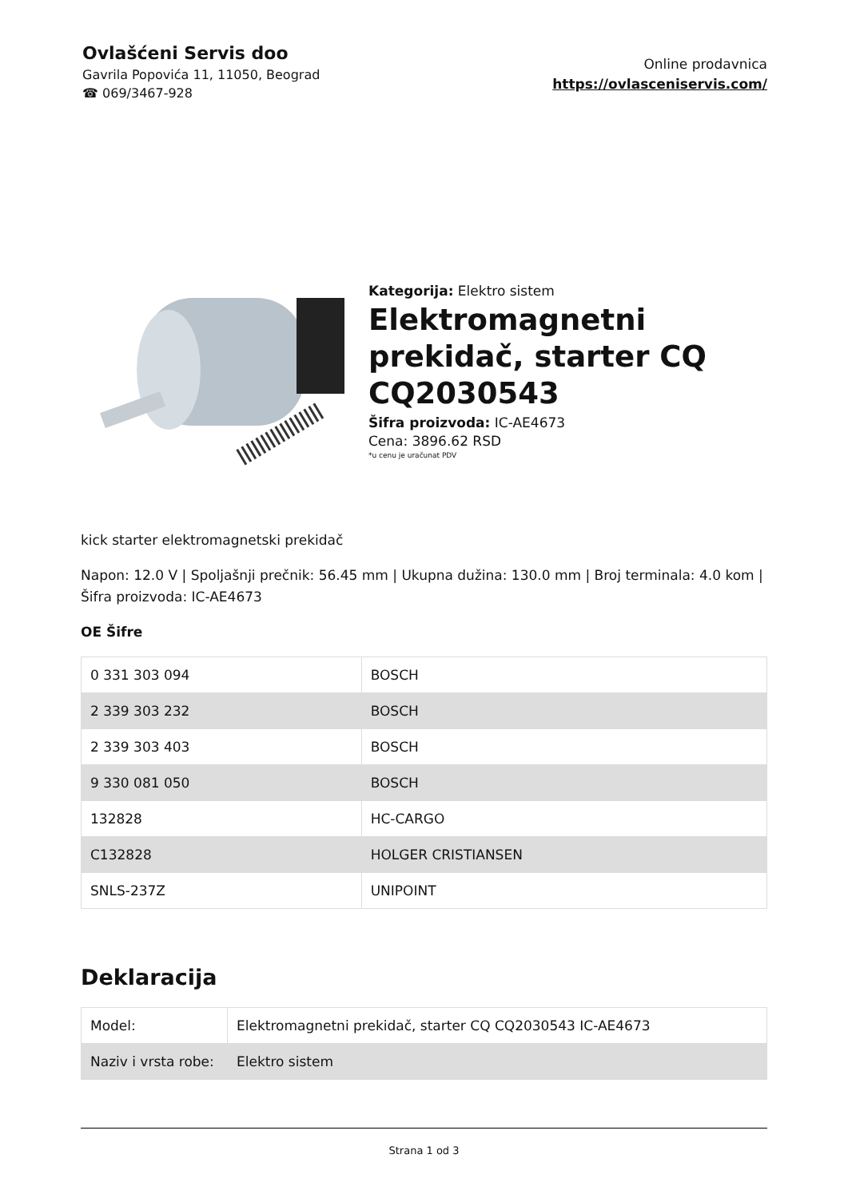Ovlašćeni Servis doo
Gavrila Popovića 11, 11050, Beograd
☎ 069/3467-928
Online prodavnica
https://ovlasceniservis.com/
Kategorija: Elektro sistem
Elektromagnetni prekidač, starter CQ CQ2030543
Šifra proizvoda: IC-AE4673
Cena: 3896.62 RSD
*u cenu je uračunat PDV
kick starter elektromagnetski prekidač
Napon: 12.0 V | Spoljašnji prečnik: 56.45 mm | Ukupna dužina: 130.0 mm | Broj terminala: 4.0 kom | Šifra proizvoda: IC-AE4673
OE Šifre
| 0 331 303 094 | BOSCH |
| 2 339 303 232 | BOSCH |
| 2 339 303 403 | BOSCH |
| 9 330 081 050 | BOSCH |
| 132828 | HC-CARGO |
| C132828 | HOLGER CRISTIANSEN |
| SNLS-237Z | UNIPOINT |
Deklaracija
| Model: | Elektromagnetni prekidač, starter CQ CQ2030543 IC-AE4673 |
| Naziv i vrsta robe: | Elektro sistem |
Strana 1 od 3